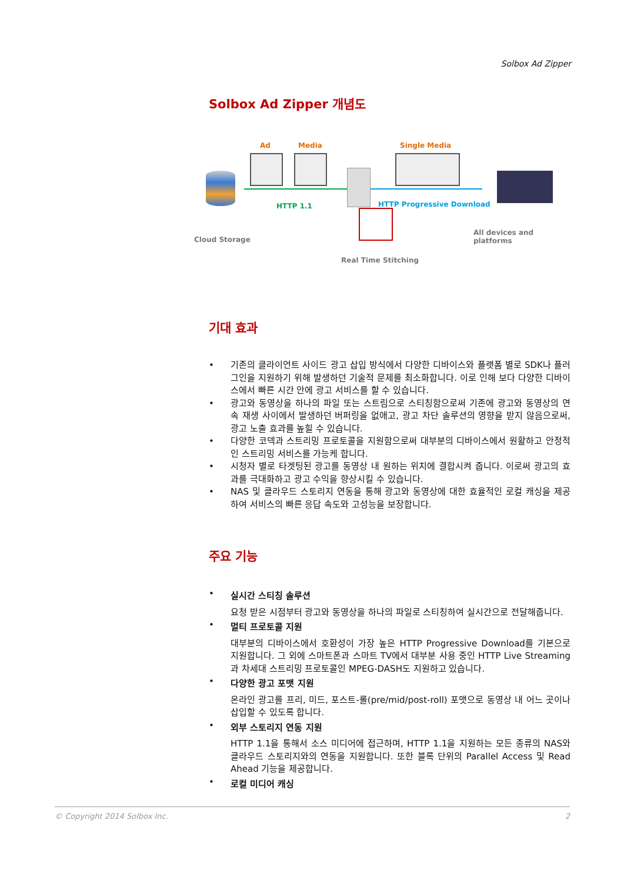Solbox Ad Zipper
Solbox Ad Zipper 개념도
Ad Media Single Media
HTTP 1.1 HTTP Progressive Download
Cloud Storage
All devices and platforms
Real Time Stitching
기대 효과
• 기존의 클라이언트 사이드 광고 삽입 방식에서 다양한 디바이스와 플랫폼 별로 SDK나 플러그인을 지원하기 위해 발생하던 기술적 문제를 최소화합니다. 이로 인해 보다 다양한 디바이스에서 빠른 시간 안에 광고 서비스를 할 수 있습니다.
• 광고와 동영상을 하나의 파일 또는 스트림으로 스티칭함으로써 기존에 광고와 동영상의 연속 재생 사이에서 발생하던 버퍼링을 없애고, 광고 차단 솔루션의 영향을 받지 않음으로써, 광고 노출 효과를 높힐 수 있습니다.
• 다양한 코덱과 스트리밍 프로토콜을 지원함으로써 대부분의 디바이스에서 원활하고 안정적인 스트리밍 서비스를 가능케 합니다.
• 시청자 별로 타겟팅된 광고를 동영상 내 원하는 위치에 결합시켜 줍니다. 이로써 광고의 효과를 극대화하고 광고 수익을 향상시킬 수 있습니다.
• NAS 및 클라우드 스토리지 연동을 통해 광고와 동영상에 대한 효율적인 로컬 캐싱을 제공하여 서비스의 빠른 응답 속도와 고성능을 보장합니다.
주요 기능
• 실시간 스티칭 솔루션
요청 받은 시점부터 광고와 동영상을 하나의 파일로 스티칭하여 실시간으로 전달해줍니다.
• 멀티 프로토콜 지원
대부분의 디바이스에서 호환성이 가장 높은 HTTP Progressive Download를 기본으로 지원합니다. 그 외에 스마트폰과 스마트 TV에서 대부분 사용 중인 HTTP Live Streaming과 차세대 스트리밍 프로토콜인 MPEG-DASH도 지원하고 있습니다.
• 다양한 광고 포맷 지원
온라인 광고를 프리, 미드, 포스트-롤(pre/mid/post-roll) 포맷으로 동영상 내 어느 곳이나 삽입할 수 있도록 합니다.
• 외부 스토리지 연동 지원
HTTP 1.1을 통해서 소스 미디어에 접근하며, HTTP 1.1을 지원하는 모든 종류의 NAS와 클라우드 스토리지와의 연동을 지원합니다. 또한 블록 단위의 Parallel Access 및 Read Ahead 기능을 제공합니다.
• 로컬 미디어 캐싱
© Copyright 2014 Solbox Inc. 2